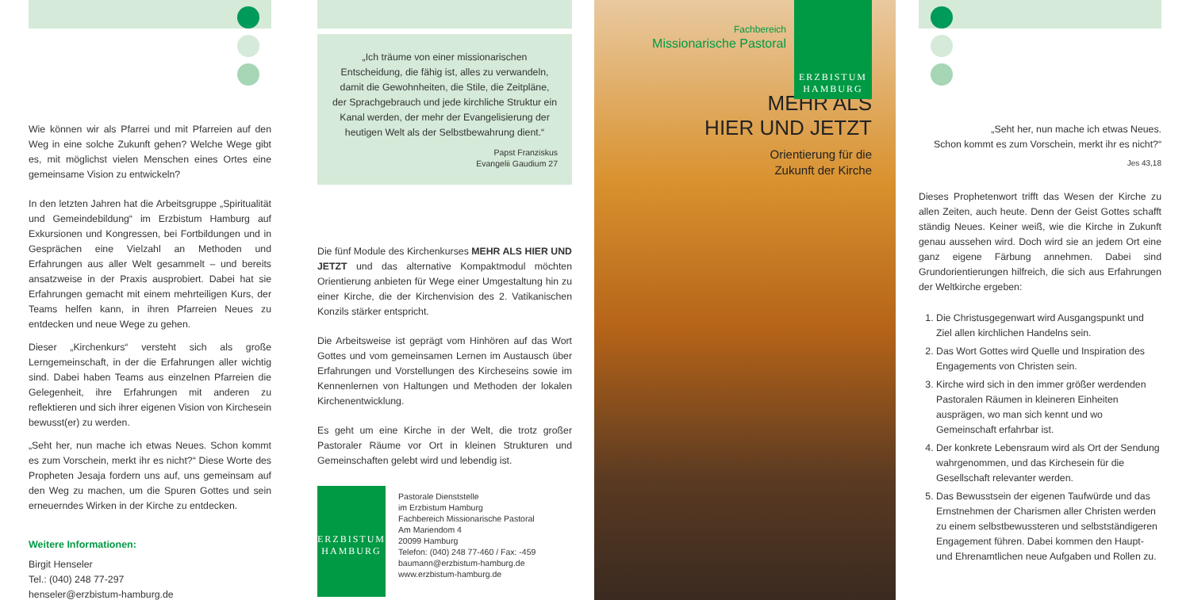Wie können wir als Pfarrei und mit Pfarreien auf den Weg in eine solche Zukunft gehen? Welche Wege gibt es, mit möglichst vielen Menschen eines Ortes eine gemeinsame Vision zu entwickeln?
In den letzten Jahren hat die Arbeitsgruppe „Spiritualität und Gemeindebildung“ im Erzbistum Hamburg auf Exkursionen und Kongressen, bei Fortbildungen und in Gesprächen eine Vielzahl an Methoden und Erfahrungen aus aller Welt gesammelt – und bereits ansatzweise in der Praxis ausprobiert. Dabei hat sie Erfahrungen gemacht mit einem mehrteiligen Kurs, der Teams helfen kann, in ihren Pfarreien Neues zu entdecken und neue Wege zu gehen.
Dieser „Kirchenkurs“ versteht sich als große Lerngemeinschaft, in der die Erfahrungen aller wichtig sind. Dabei haben Teams aus einzelnen Pfarreien die Gelegenheit, ihre Erfahrungen mit anderen zu reflektieren und sich ihrer eigenen Vision von Kirchesein bewusst(er) zu werden.
„Seht her, nun mache ich etwas Neues. Schon kommt es zum Vorschein, merkt ihr es nicht?“ Diese Worte des Propheten Jesaja fordern uns auf, uns gemeinsam auf den Weg zu machen, um die Spuren Gottes und sein erneuerndes Wirken in der Kirche zu entdecken.
Weitere Informationen:
Birgit Henseler
Tel.: (040) 248 77-297
henseler@erzbistum-hamburg.de
„Ich träume von einer missionarischen Entscheidung, die fähig ist, alles zu verwandeln, damit die Gewohnheiten, die Stile, die Zeitpläne, der Sprachgebrauch und jede kirchliche Struktur ein Kanal werden, der mehr der Evangelisierung der heutigen Welt als der Selbstbewahrung dient.“
Papst Franziskus
Evangelii Gaudium 27
Die fünf Module des Kirchenkurses MEHR ALS HIER UND JETZT und das alternative Kompaktmodul möchten Orientierung anbieten für Wege einer Umgestaltung hin zu einer Kirche, die der Kirchenvision des 2. Vatikanischen Konzils stärker entspricht.
Die Arbeitsweise ist geprägt vom Hinhören auf das Wort Gottes und vom gemeinsamen Lernen im Austausch über Erfahrungen und Vorstellungen des Kircheseins sowie im Kennenlernen von Haltungen und Methoden der lokalen Kirchenentwicklung.
Es geht um eine Kirche in der Welt, die trotz großer Pastoraler Räume vor Ort in kleinen Strukturen und Gemeinschaften gelebt wird und lebendig ist.
ERZBISTUM
HAMBURG
Pastorale Dienststelle
im Erzbistum Hamburg
Fachbereich Missionarische Pastoral
Am Mariendom 4
20099 Hamburg
Telefon: (040) 248 77-460 / Fax: -459
baumann@erzbistum-hamburg.de
www.erzbistum-hamburg.de
ERZBISTUM
HAMBURG
Fachbereich
Missionarische Pastoral
MEHR ALS
HIER UND JETZT
Orientierung für die
Zukunft der Kirche
„Seht her, nun mache ich etwas Neues.
Schon kommt es zum Vorschein, merkt ihr es nicht?“
Jes 43,18
Dieses Prophetenwort trifft das Wesen der Kirche zu allen Zeiten, auch heute. Denn der Geist Gottes schafft ständig Neues. Keiner weiß, wie die Kirche in Zukunft genau aussehen wird. Doch wird sie an jedem Ort eine ganz eigene Färbung annehmen. Dabei sind Grundorientierungen hilfreich, die sich aus Erfahrungen der Weltkirche ergeben:
1. Die Christusgegenwart wird Ausgangspunkt und Ziel allen kirchlichen Handelns sein.
2. Das Wort Gottes wird Quelle und Inspiration des Engagements von Christen sein.
3. Kirche wird sich in den immer größer werdenden Pastoralen Räumen in kleineren Einheiten ausprägen, wo man sich kennt und wo Gemeinschaft erfahrbar ist.
4. Der konkrete Lebensraum wird als Ort der Sendung wahrgenommen, und das Kirchesein für die Gesellschaft relevanter werden.
5. Das Bewusstsein der eigenen Taufwürde und das Ernstnehmen der Charismen aller Christen werden zu einem selbstbewussteren und selbstständigeren Engagement führen. Dabei kommen den Haupt- und Ehrenamtlichen neue Aufgaben und Rollen zu.